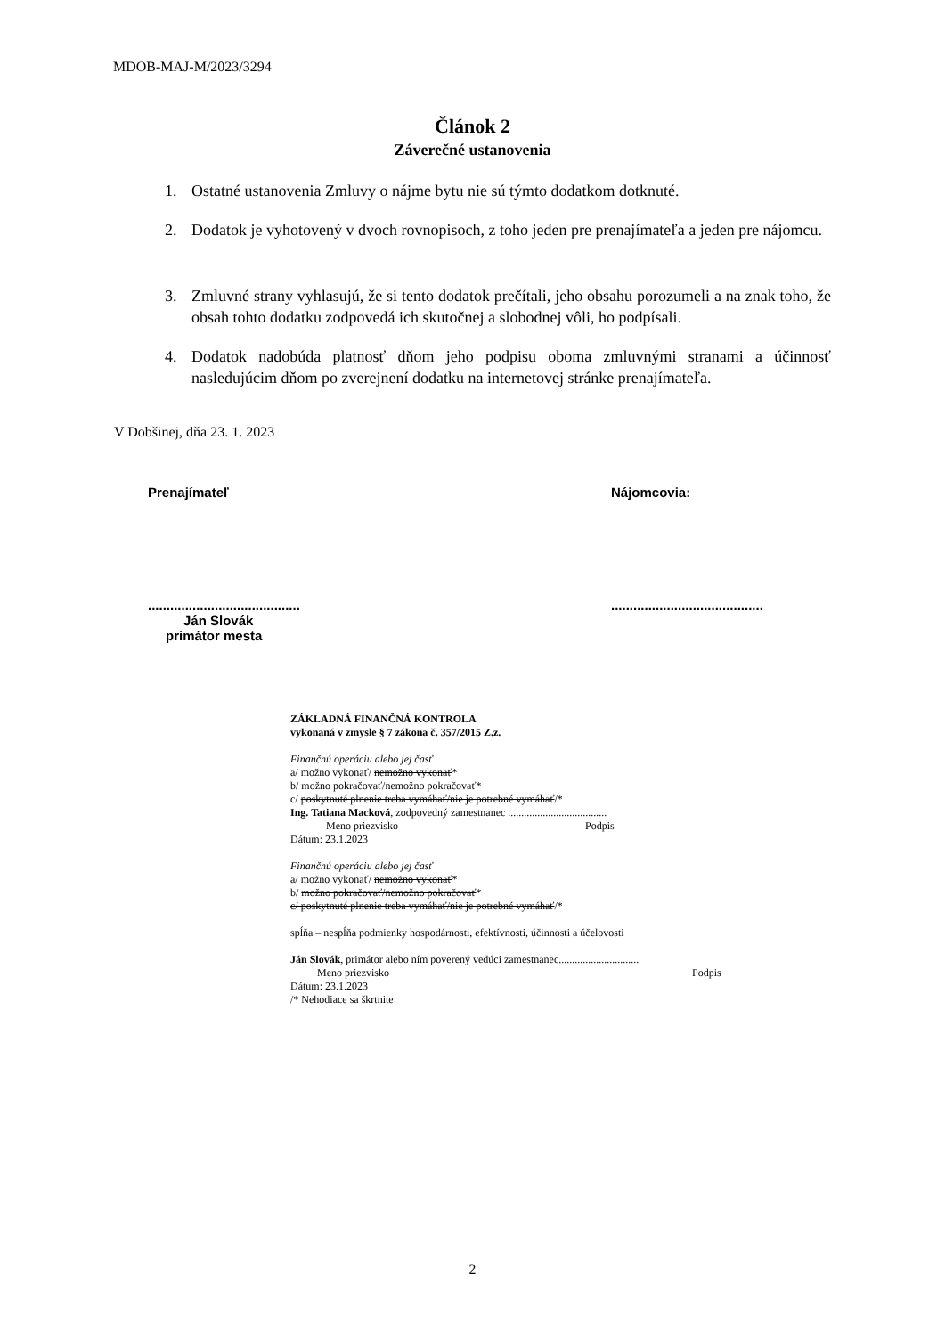MDOB-MAJ-M/2023/3294
Článok 2
Záverečné ustanovenia
1. Ostatné ustanovenia Zmluvy o nájme bytu nie sú týmto dodatkom dotknuté.
2. Dodatok je vyhotovený v dvoch rovnopisoch, z toho jeden pre prenajímateľa a jeden pre nájomcu.
3. Zmluvné strany vyhlasujú, že si tento dodatok prečítali, jeho obsahu porozumeli a na znak toho, že obsah tohto dodatku zodpovedá ich skutočnej a slobodnej vôli, ho podpísali.
4. Dodatok nadobúda platnosť dňom jeho podpisu oboma zmluvnými stranami a účinnosť nasledujúcim dňom po zverejnení dodatku na internetovej stránke prenajímateľa.
V Dobšinej, dňa 23. 1. 2023
Prenajímateľ Nájomcovia:
.........................................
Ján Slovák
primátor mesta
.........................................
ZÁKLADNÁ FINANČNÁ KONTROLA
vykonaná v zmysle § 7 zákona č. 357/2015 Z.z.
Finančnú operáciu alebo jej časť
a/ možno vykonať/ nemožno vykonať*
b/ možno pokračovať/nemožno pokračovať*
c/ poskytnuté plnenie treba vymáhať/nie je potrebné vymáhať/*
Ing. Tatiana Macková, zodpovedný zamestnanec .....................................
Meno priezvisko Podpis
Dátum: 23.1.2023
Finančnú operáciu alebo jej časť
a/ možno vykonať/ nemožno vykonať*
b/ možno pokračovať/nemožno pokračovať*
c/ poskytnuté plnenie treba vymáhať/nie je potrebné vymáhať/*
spĺňa – nespĺňa podmienky hospodárnosti, efektívnosti, účinnosti a účelovosti
Ján Slovák, primátor alebo ním poverený vedúci zamestnanec..............................
Meno priezvisko Podpis
Dátum: 23.1.2023
/* Nehodiace sa škrtnite
2